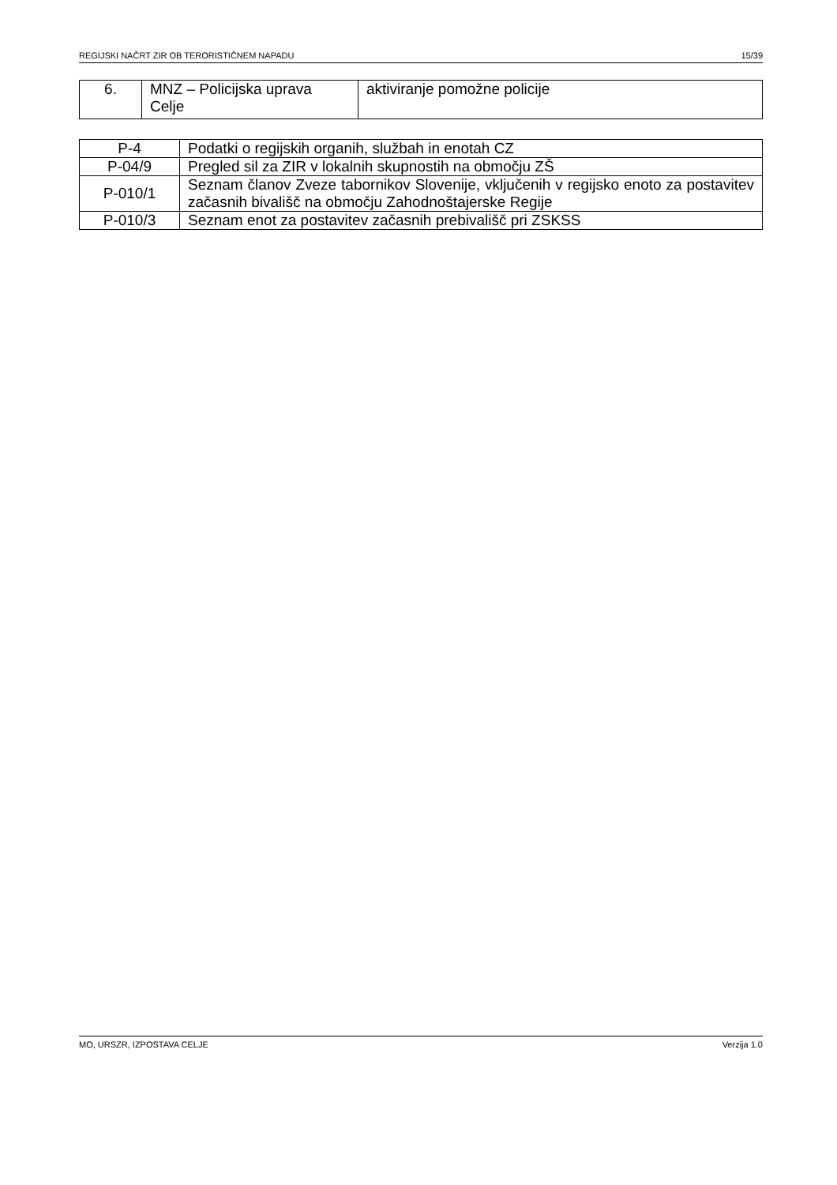REGIJSKI NAČRT ZIR OB TERORISTIČNEM NAPADU 15/39
| 6. | MNZ – Policijska uprava Celje | aktiviranje pomožne policije |
| P-4 | Podatki o regijskih organih, službah in enotah CZ |
| P-04/9 | Pregled sil za ZIR v lokalnih skupnostih na območju ZŠ |
| P-010/1 | Seznam članov Zveze tabornikov Slovenije, vključenih v regijsko enoto za postavitev začasnih bivališč na območju Zahodnoštajerske Regije |
| P-010/3 | Seznam enot za postavitev začasnih prebivališč pri ZSKSS |
MO, URSZR, IZPOSTAVA CELJE Verzija 1.0